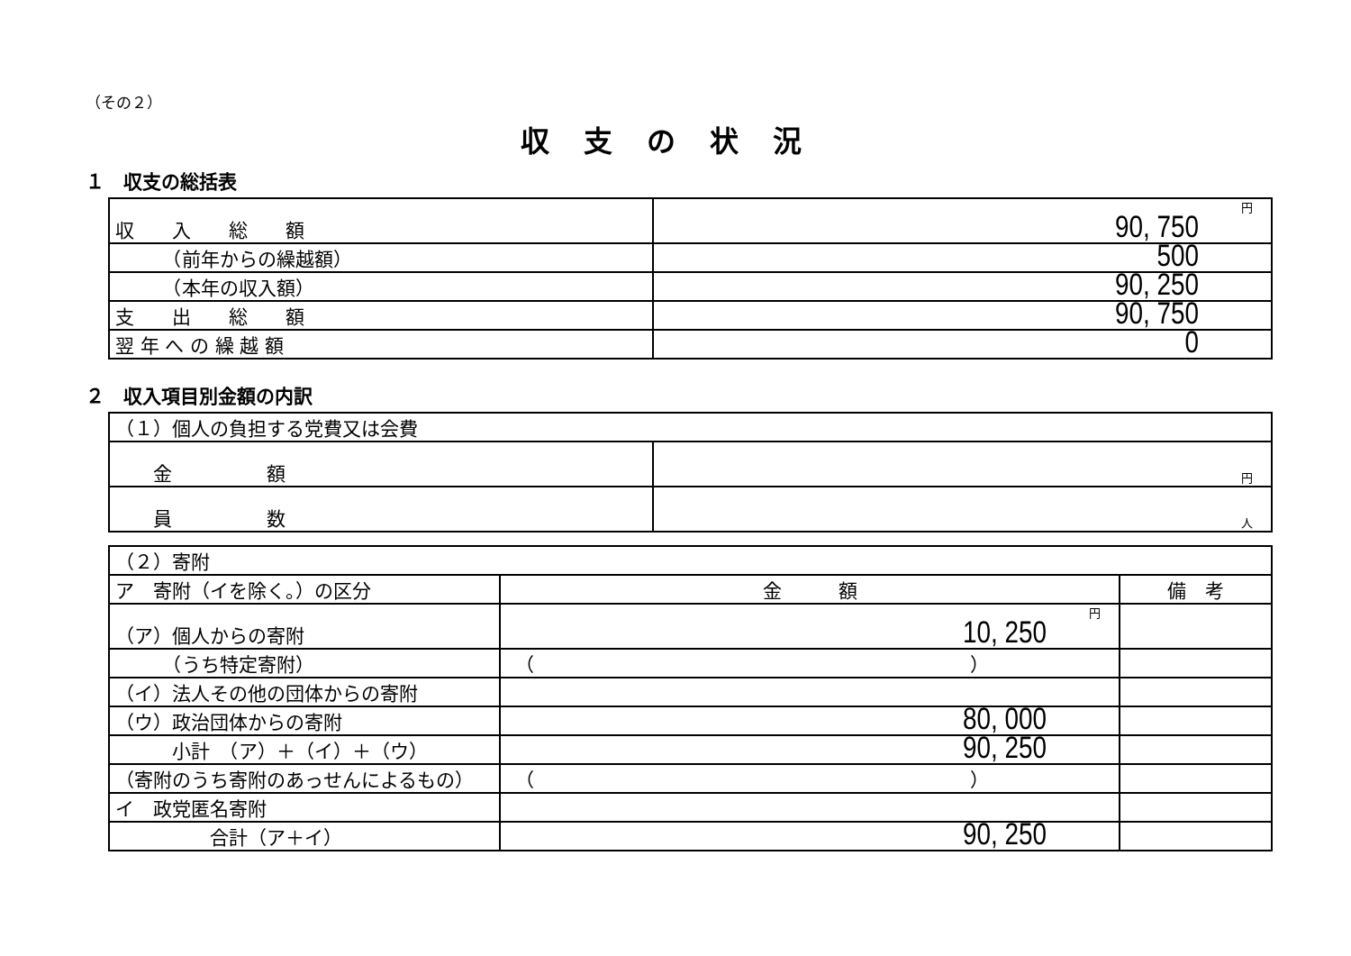（その２）
収支の状況
１　収支の総括表
| 収 入 総 額 | 円 90, 750 |
| （前年からの繰越額） | 500 |
| （本年の収入額） | 90, 250 |
| 支 出 総 額 | 90, 750 |
| 翌 年 へ の 繰 越 額 | 0 |
２　収入項目別金額の内訳
| （１）個人の負担する党費又は会費 | |
| 金 額 | 円 |
| 員 数 | 人 |
| （２）寄附 | | |
| ア 寄附（イを除く。）の区分 | 金 額 | 備 考 |
| （ア）個人からの寄附 | 円 10, 250 | |
| （うち特定寄附） | （ ） | |
| （イ）法人その他の団体からの寄附 | | |
| （ウ）政治団体からの寄附 | 80, 000 | |
| 小計 （ア）＋（イ）＋（ウ） | 90, 250 | |
| （寄附のうち寄附のあっせんによるもの） | （ ） | |
| イ 政党匿名寄附 | | |
| 合計（ア＋イ） | 90, 250 | |